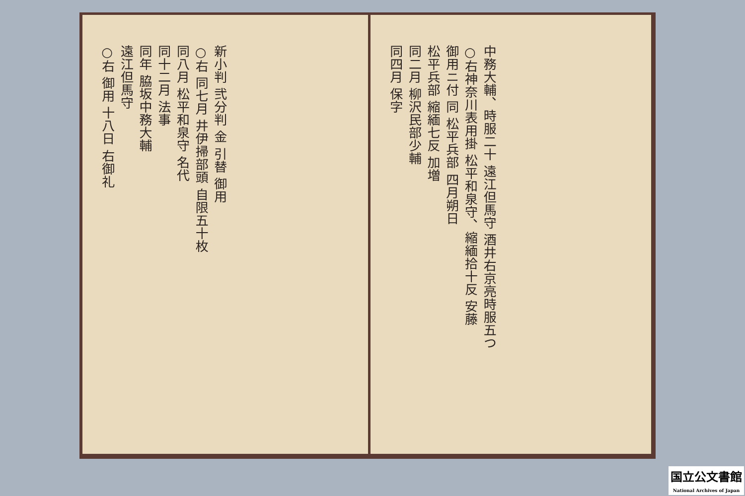中務大輔、時服二十 遠江但馬守 酒井右京亮時服五つ
○右神奈川表用掛 松平和泉守、縮緬拾十反 安藤
御用ニ付 同 松平兵部 四月朔日
松平兵部 縮緬七反 加増
同二月 柳沢民部少輔
同四月 保字
新小判 弐分判 金 引替 御用
○右 同七月 井伊掃部頭 自限五十枚
同八月 松平和泉守 名代
同十二月 法事
同年 脇坂中務大輔
遠江但馬守
○右 御用 十八日 右御礼
国立公文書館
National Archives of Japan